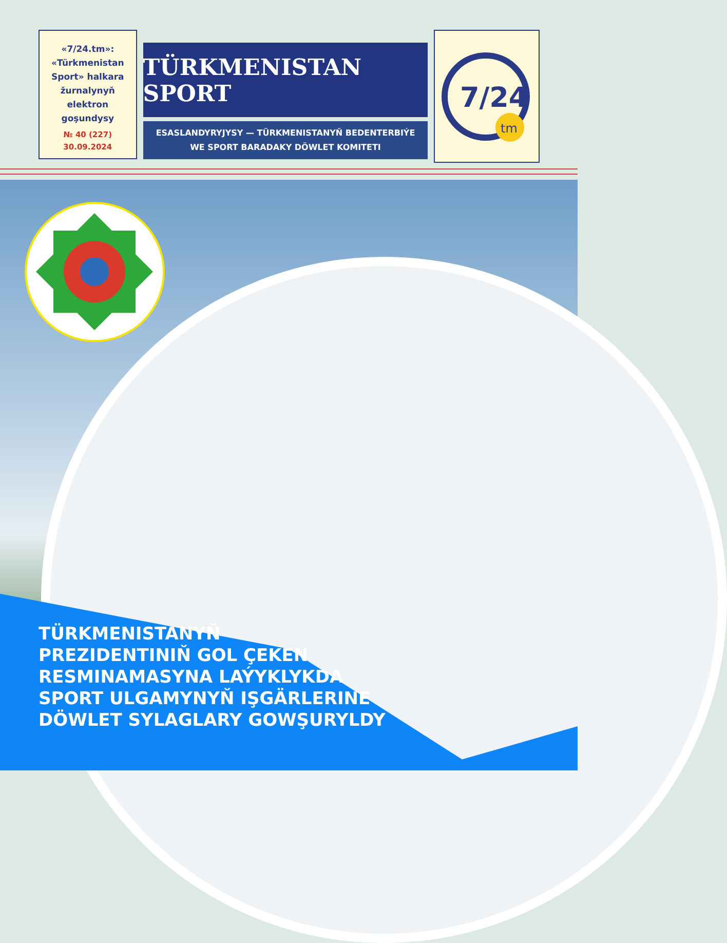«7/24.tm»:
«Türkmenistan
Sport» halkara
žurnalynyň
elektron
goşundysy
№ 40 (227)
30.09.2024
TÜRKMENISTAN SPORT
ESASLANDYRYJYSY — TÜRKMENISTANYŇ BEDENTERBIÝE
WE SPORT BARADAKY DÖWLET KOMITETI
7/24
tm
TÜRKMENISTANYŇ
PREZIDENTINIŇ GOL ÇEKEN
RESMINAMASYNA LAÝYKLYKDA
SPORT ULGAMYNYŇ IŞGÄRLERINE
DÖWLET SYLAGLARY GOWŞURYLDY